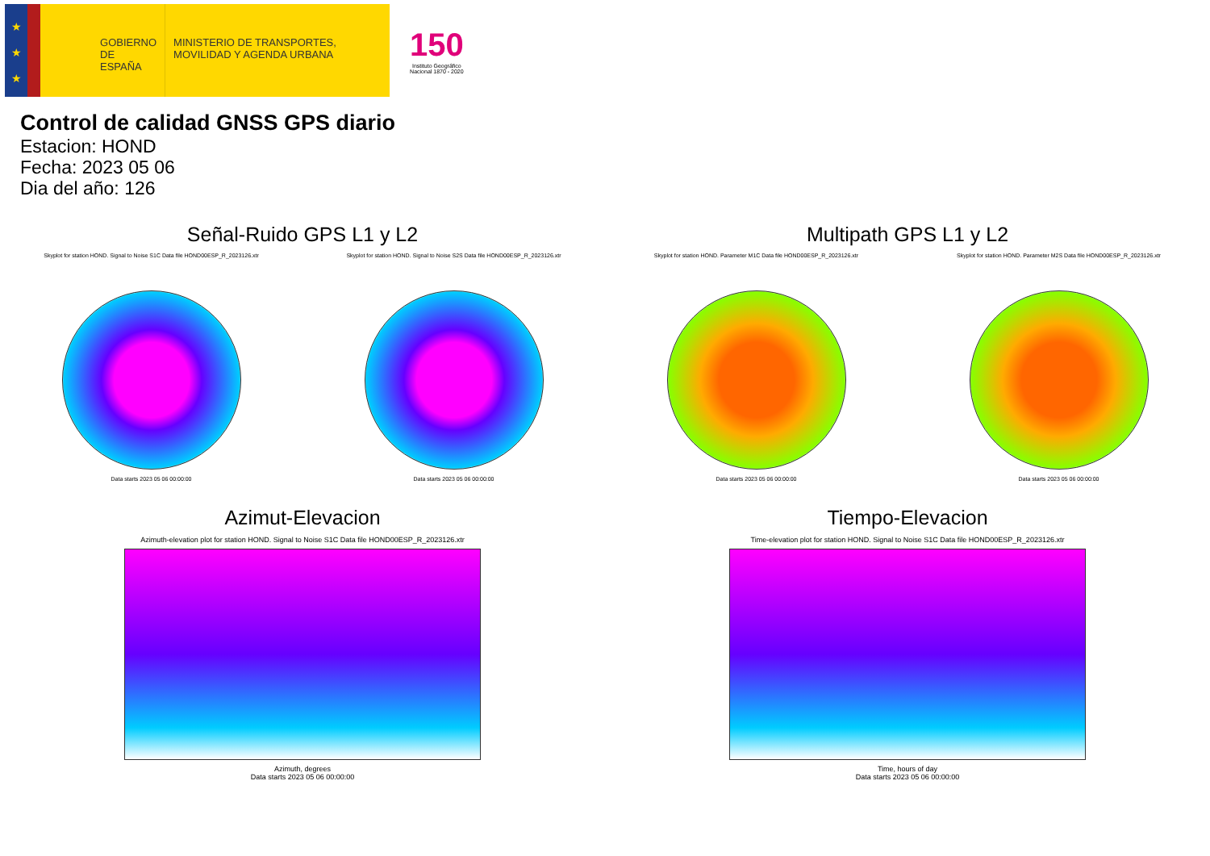★
★
★
GOBIERNO DE ESPAÑA
MINISTERIO DE TRANSPORTES, MOVILIDAD Y AGENDA URBANA
150
Instituto Geográfico
Nacional 1870 - 2020
Control de calidad GNSS GPS diario
Estacion: HOND
Fecha: 2023 05 06
Dia del año: 126
Señal-Ruido GPS L1 y L2
Skyplot for station HOND. Signal to Noise S1C Data file HOND00ESP_R_2023126.xtr
Data starts 2023 05 06 00:00:00
Skyplot for station HOND. Signal to Noise S2S Data file HOND00ESP_R_2023126.xtr
Data starts 2023 05 06 00:00:00
Multipath GPS L1 y L2
Skyplot for station HOND. Parameter M1C Data file HOND00ESP_R_2023126.xtr
Data starts 2023 05 06 00:00:00
Skyplot for station HOND. Parameter M2S Data file HOND00ESP_R_2023126.xtr
Data starts 2023 05 06 00:00:00
Azimut-Elevacion
Azimuth-elevation plot for station HOND. Signal to Noise S1C Data file HOND00ESP_R_2023126.xtr
Azimuth, degrees
Data starts 2023 05 06 00:00:00
Tiempo-Elevacion
Time-elevation plot for station HOND. Signal to Noise S1C Data file HOND00ESP_R_2023126.xtr
Time, hours of day
Data starts 2023 05 06 00:00:00